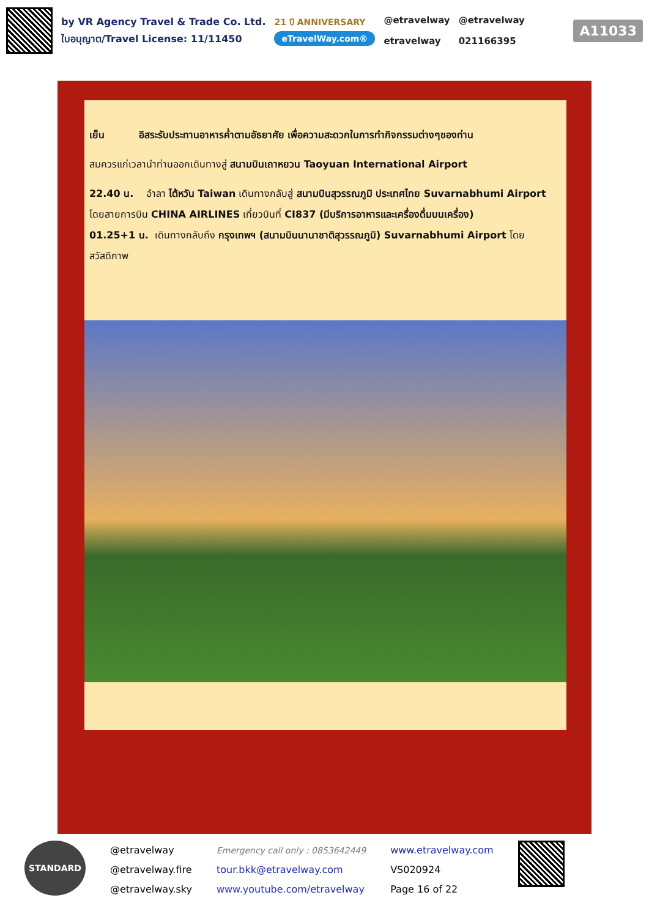by VR Agency Travel & Trade Co. Ltd.
ใบอนุญาต/Travel License: 11/11450
21 ปี ANNIVERSARY
eTravelWay.com®
@etravelway
etravelway
@etravelway
021166395
A11033
เย็น อิสระรับประทานอาหารค่ำตามอัธยาศัย เพื่อความสะดวกในการทำกิจกรรมต่างๆของท่าน
สมควรแก่เวลานำท่านออกเดินทางสู่ สนามบินเถาหยวน Taoyuan International Airport
22.40 น. อำลา ไต้หวัน Taiwan เดินทางกลับสู่ สนามบินสุวรรณภูมิ ประเทศไทย Suvarnabhumi Airport โดยสายการบิน CHINA AIRLINES เที่ยวบินที่ CI837 (มีบริการอาหารและเครื่องดื่มบนเครื่อง)
01.25+1 น. เดินทางกลับถึง กรุงเทพฯ (สนามบินนานาชาติสุวรรณภูมิ) Suvarnabhumi Airport โดยสวัสดิภาพ
STANDARD
@etravelway
@etravelway.fire
@etravelway.sky
Emergency call only : 0853642449
tour.bkk@etravelway.com
www.youtube.com/etravelway
www.etravelway.com
VS020924
Page 16 of 22